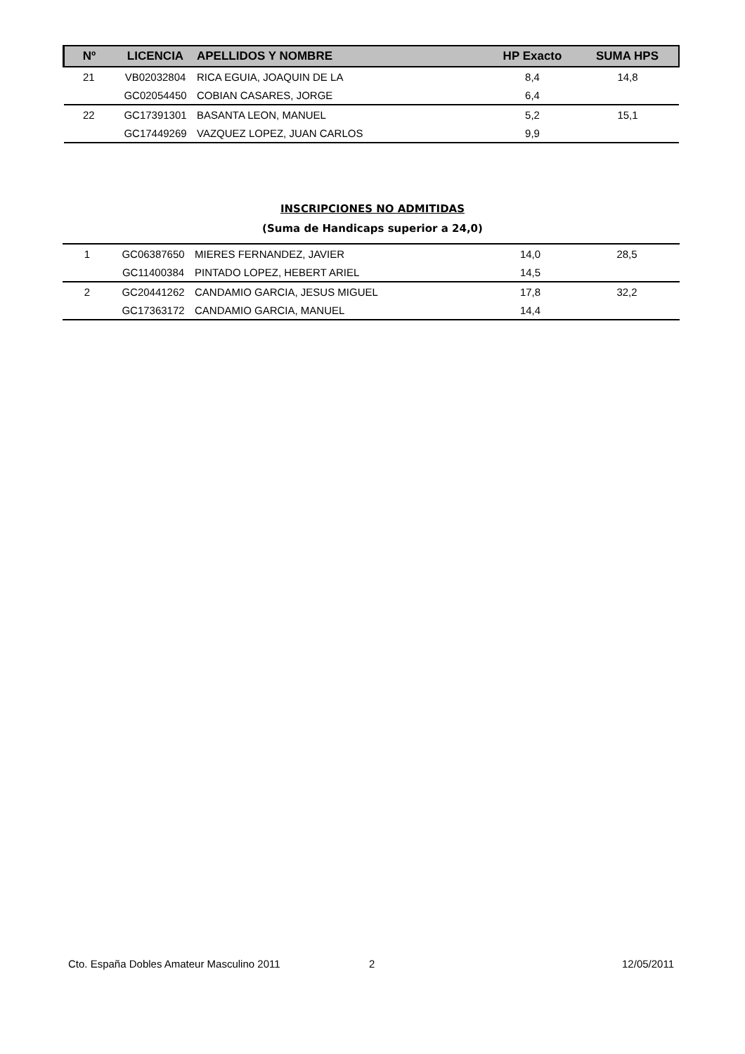| Nº | LICENCIA | APELLIDOS Y NOMBRE | HP Exacto | SUMA HPS |
| --- | --- | --- | --- | --- |
| 21 | VB02032804 | RICA EGUIA, JOAQUIN DE LA | 8,4 | 14,8 |
| | GC02054450 | COBIAN CASARES, JORGE | 6,4 | |
| 22 | GC17391301 | BASANTA LEON, MANUEL | 5,2 | 15,1 |
| | GC17449269 | VAZQUEZ LOPEZ, JUAN CARLOS | 9,9 | |
INSCRIPCIONES NO ADMITIDAS
(Suma de Handicaps superior a 24,0)
| 1 | GC06387650 | MIERES FERNANDEZ, JAVIER | 14,0 | 28,5 |
| | GC11400384 | PINTADO LOPEZ, HEBERT ARIEL | 14,5 | |
| 2 | GC20441262 | CANDAMIO GARCIA, JESUS MIGUEL | 17,8 | 32,2 |
| | GC17363172 | CANDAMIO GARCIA, MANUEL | 14,4 | |
Cto. España Dobles Amateur Masculino 2011 2 12/05/2011